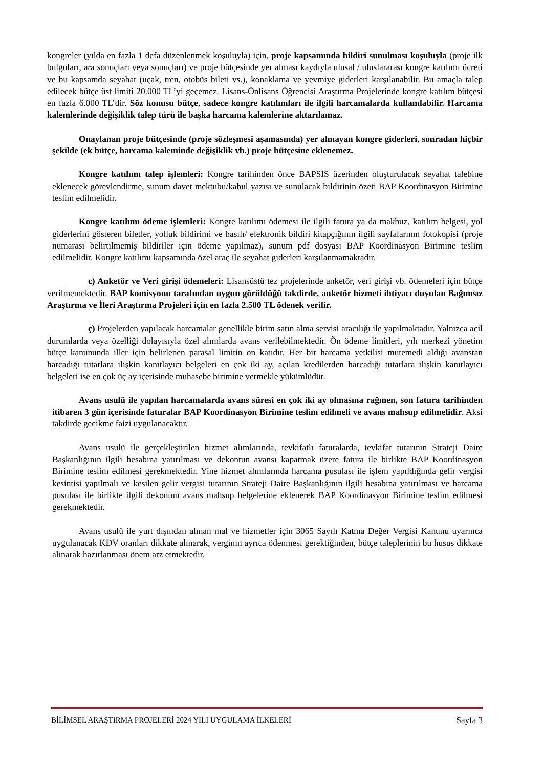kongreler (yılda en fazla 1 defa düzenlenmek koşuluyla) için, proje kapsamında bildiri sunulması koşuluyla (proje ilk bulguları, ara sonuçları veya sonuçları) ve proje bütçesinde yer alması kaydıyla ulusal / uluslararası kongre katılımı ücreti ve bu kapsamda seyahat (uçak, tren, otobüs bileti vs.), konaklama ve yevmiye giderleri karşılanabilir. Bu amaçla talep edilecek bütçe üst limiti 20.000 TL’yi geçemez. Lisans-Önlisans Öğrencisi Araştırma Projelerinde kongre katılım bütçesi en fazla 6.000 TL’dir. Söz konusu bütçe, sadece kongre katılımları ile ilgili harcamalarda kullanılabilir. Harcama kalemlerinde değişiklik talep türü ile başka harcama kalemlerine aktarılamaz.
Onaylanan proje bütçesinde (proje sözleşmesi aşamasında) yer almayan kongre giderleri, sonradan hiçbir şekilde (ek bütçe, harcama kaleminde değişiklik vb.) proje bütçesine eklenemez.
Kongre katılımı talep işlemleri: Kongre tarihinden önce BAPSİS üzerinden oluşturulacak seyahat talebine eklenecek görevlendirme, sunum davet mektubu/kabul yazısı ve sunulacak bildirinin özeti BAP Koordinasyon Birimine teslim edilmelidir.
Kongre katılımı ödeme işlemleri: Kongre katılımı ödemesi ile ilgili fatura ya da makbuz, katılım belgesi, yol giderlerini gösteren biletler, yolluk bildirimi ve basılı/ elektronik bildiri kitapçığının ilgili sayfalarının fotokopisi (proje numarası belirtilmemiş bildiriler için ödeme yapılmaz), sunum pdf dosyası BAP Koordinasyon Birimine teslim edilmelidir. Kongre katılımı kapsamında özel araç ile seyahat giderleri karşılanmamaktadır.
c) Anketör ve Veri girişi ödemeleri: Lisansüstü tez projelerinde anketör, veri girişi vb. ödemeleri için bütçe verilmemektedir. BAP komisyonu tarafından uygun görüldüğü takdirde, anketör hizmeti ihtiyacı duyulan Bağımsız Araştırma ve İleri Araştırma Projeleri için en fazla 2.500 TL ödenek verilir.
ç) Projelerden yapılacak harcamalar genellikle birim satın alma servisi aracılığı ile yapılmaktadır. Yalnızca acil durumlarda veya özelliği dolayısıyla özel alımlarda avans verilebilmektedir. Ön ödeme limitleri, yılı merkezi yönetim bütçe kanununda iller için belirlenen parasal limitin on katıdır. Her bir harcama yetkilisi mutemedi aldığı avanstan harcadığı tutarlara ilişkin kanıtlayıcı belgeleri en çok iki ay, açılan kredilerden harcadığı tutarlara ilişkin kanıtlayıcı belgeleri ise en çok üç ay içerisinde muhasebe birimine vermekle yükümlüdür.
Avans usulü ile yapılan harcamalarda avans süresi en çok iki ay olmasına rağmen, son fatura tarihinden itibaren 3 gün içerisinde faturalar BAP Koordinasyon Birimine teslim edilmeli ve avans mahsup edilmelidir. Aksi takdirde gecikme faizi uygulanacaktır.
Avans usulü ile gerçekleştirilen hizmet alımlarında, tevkifatlı faturalarda, tevkifat tutarının Strateji Daire Başkanlığının ilgili hesabına yatırılması ve dekontun avansı kapatmak üzere fatura ile birlikte BAP Koordinasyon Birimine teslim edilmesi gerekmektedir. Yine hizmet alımlarında harcama pusulası ile işlem yapıldığında gelir vergisi kesintisi yapılmalı ve kesilen gelir vergisi tutarının Strateji Daire Başkanlığının ilgili hesabına yatırılması ve harcama pusulası ile birlikte ilgili dekontun avans mahsup belgelerine eklenerek BAP Koordinasyon Birimine teslim edilmesi gerekmektedir.
Avans usulü ile yurt dışından alınan mal ve hizmetler için 3065 Sayılı Katma Değer Vergisi Kanunu uyarınca uygulanacak KDV oranları dikkate alınarak, verginin ayrıca ödenmesi gerektiğinden, bütçe taleplerinin bu husus dikkate alınarak hazırlanması önem arz etmektedir.
BİLİMSEL ARAŞTIRMA PROJELERİ 2024 YILI UYGULAMA İLKELERİ Sayfa 3